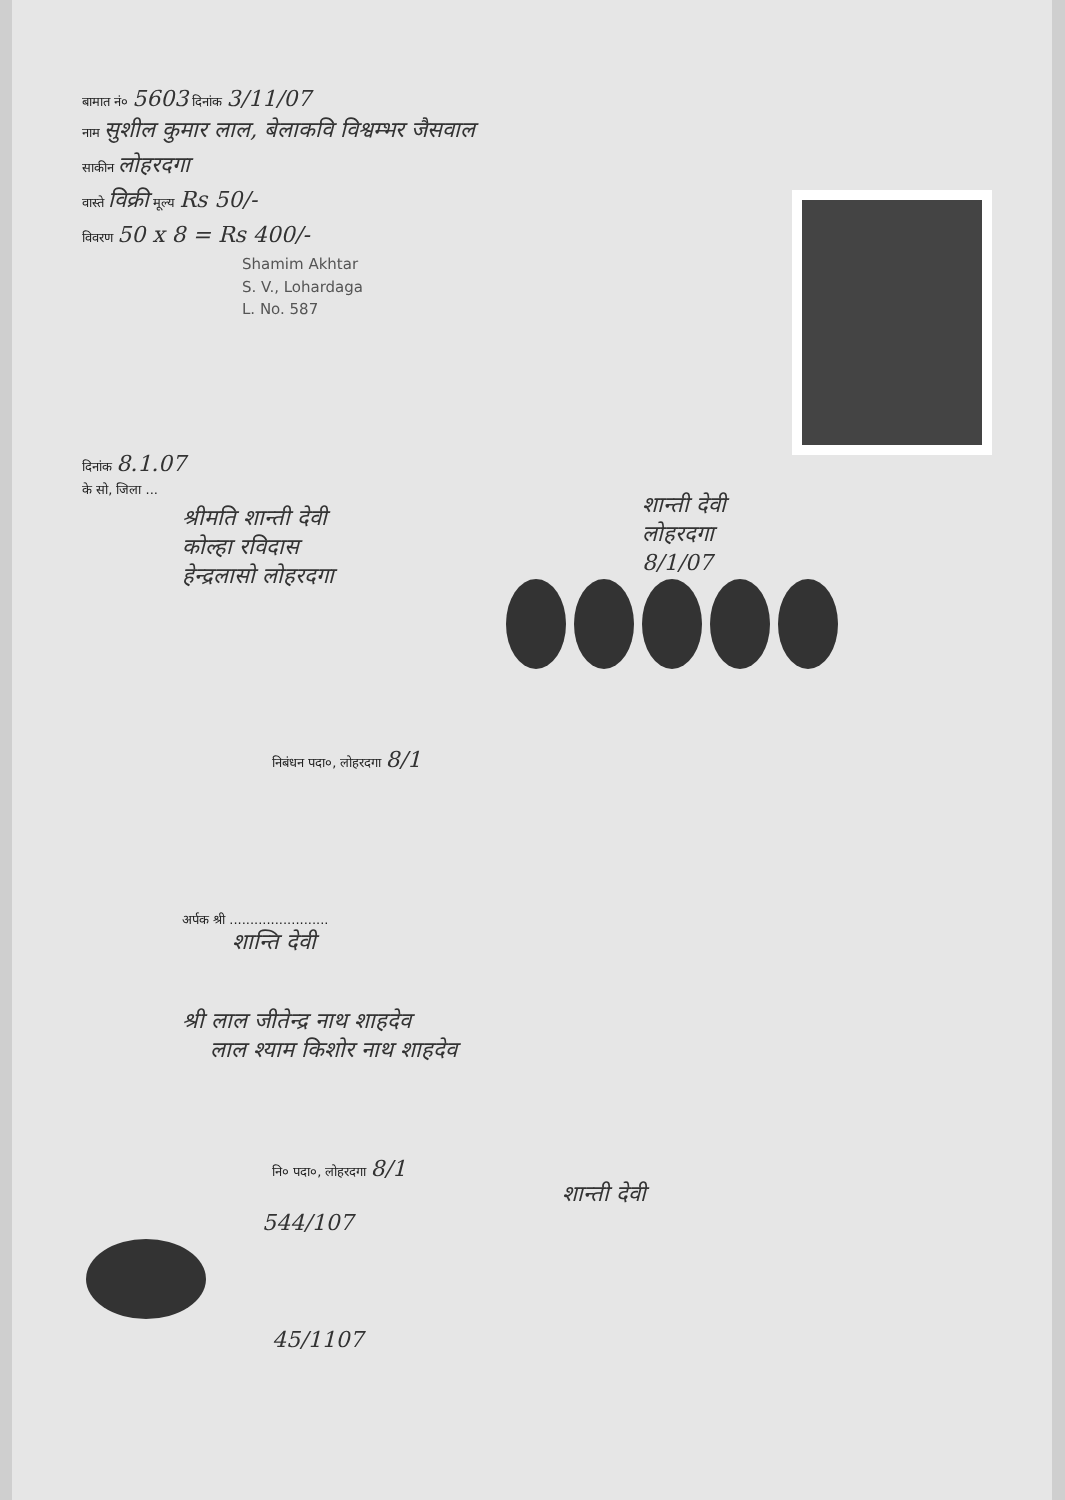बामात नं० 5603 दिनांक 3/11/07
नाम सुशील कुमार लाल, बेलाकवि विश्वम्भर जैसवाल
साकीन लोहरदगा
वास्ते विक्री मूल्य Rs 50/-
विवरण 50 x 8 = Rs 400/-
Shamim Akhtar
S. V., Lohardaga
L. No. 587
दिनांक 8.1.07
के सो, जिला ...
श्रीमति शान्ती देवी
कोल्हा रविदास
हेन्द्रलासो लोहरदगा
शान्ती देवी
लोहरदगा
8/1/07
निबंधन पदा०, लोहरदगा 8/1
अर्पक श्री ........................
शान्ति देवी
श्री लाल जीतेन्द्र नाथ शाहदेव
लाल श्याम किशोर नाथ शाहदेव
नि० पदा०, लोहरदगा 8/1
शान्ती देवी
544/107
45/1107